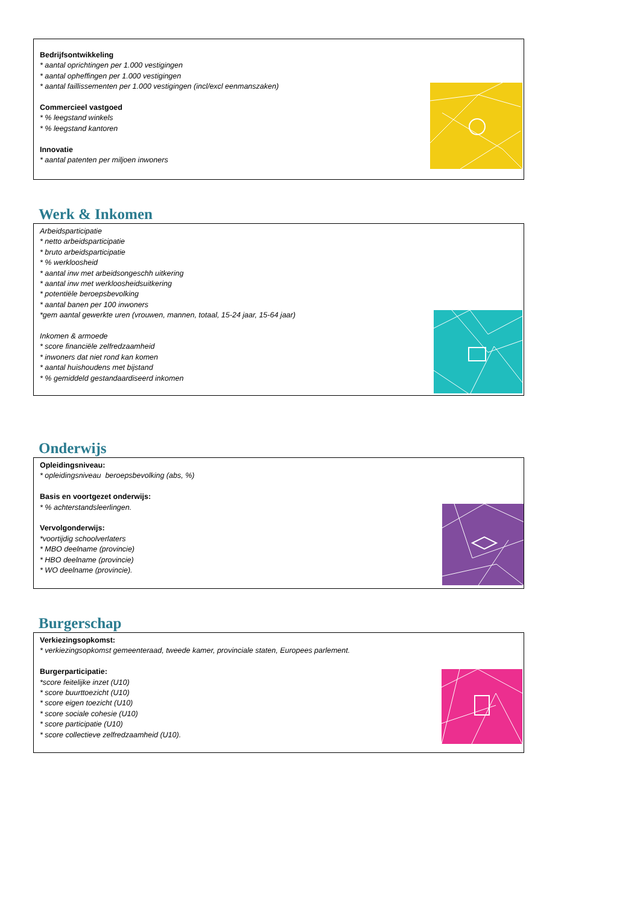Bedrijfsontwikkeling
* aantal oprichtingen per 1.000 vestigingen
* aantal opheffingen per 1.000 vestigingen
* aantal faillissementen per 1.000 vestigingen (incl/excl eenmanszaken)
Commercieel vastgoed
* % leegstand winkels
* % leegstand kantoren
Innovatie
* aantal patenten per miljoen inwoners
Werk & Inkomen
Arbeidsparticipatie
* netto arbeidsparticipatie
* bruto arbeidsparticipatie
* % werkloosheid
* aantal inw met arbeidsongeschh uitkering
* aantal inw met werkloosheidsuitkering
* potentiële beroepsbevolking
* aantal banen per 100 inwoners
*gem aantal gewerkte uren (vrouwen, mannen, totaal, 15-24 jaar, 15-64 jaar)
Inkomen & armoede
* score financiële zelfredzaamheid
* inwoners dat niet rond kan komen
* aantal huishoudens met bijstand
* % gemiddeld gestandaardiseerd inkomen
Onderwijs
Opleidingsniveau:
* opleidingsniveau beroepsbevolking (abs, %)
Basis en voortgezet onderwijs:
* % achterstandsleerlingen.
Vervolgonderwijs:
*voortijdig schoolverlaters
* MBO deelname (provincie)
* HBO deelname (provincie)
* WO deelname (provincie).
Burgerschap
Verkiezingsopkomst:
* verkiezingsopkomst gemeenteraad, tweede kamer, provinciale staten, Europees parlement.
Burgerparticipatie:
*score feitelijke inzet (U10)
* score buurttoezicht (U10)
* score eigen toezicht (U10)
* score sociale cohesie (U10)
* score participatie (U10)
* score collectieve zelfredzaamheid (U10).